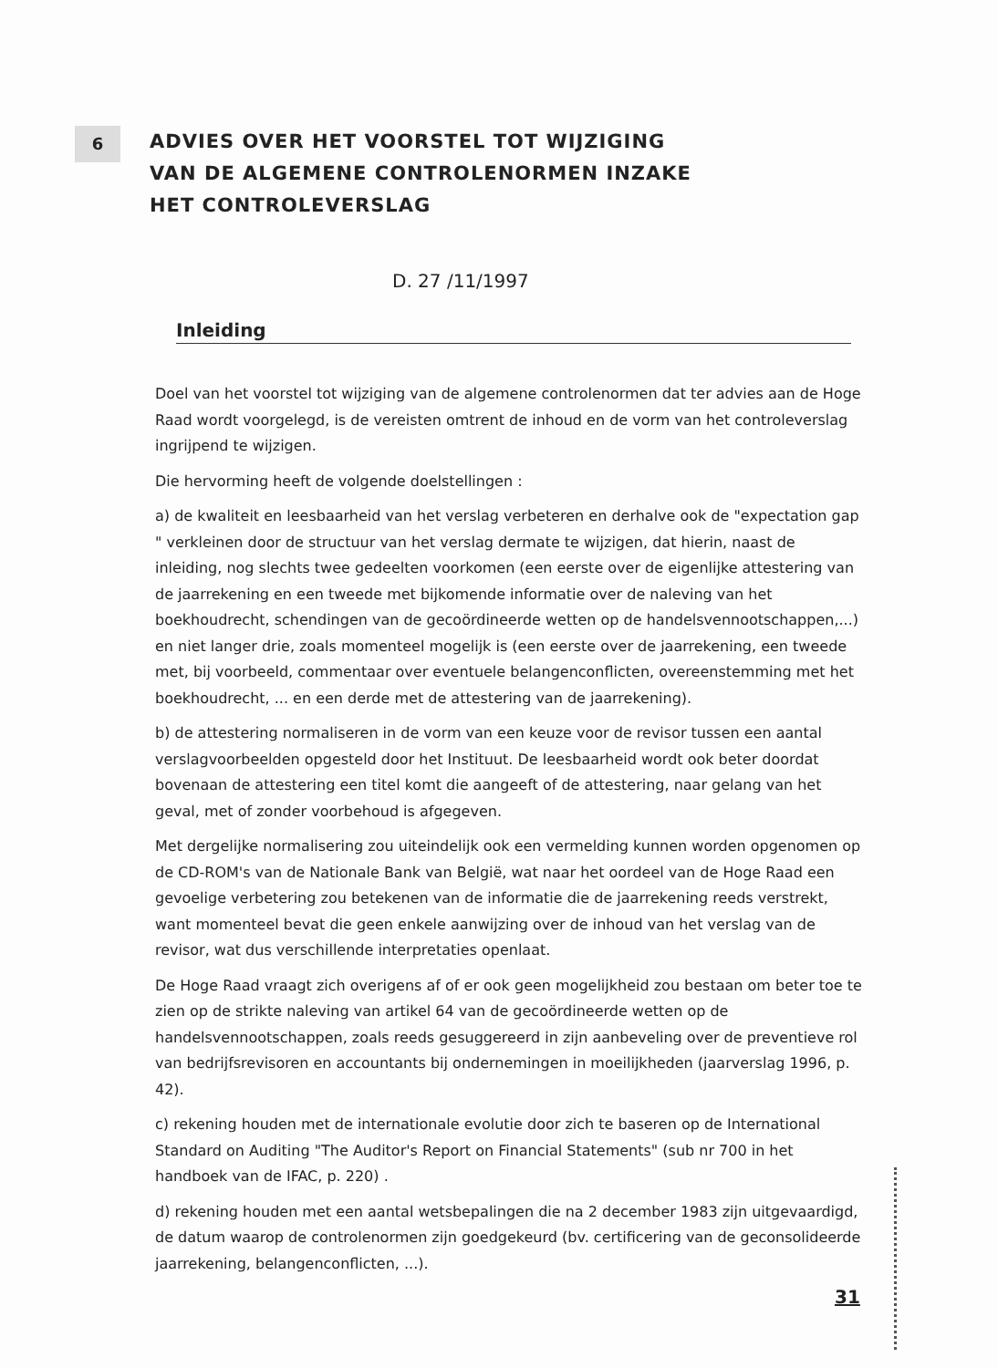6
ADVIES OVER HET VOORSTEL TOT WIJZIGING
VAN DE ALGEMENE CONTROLENORMEN INZAKE
HET CONTROLEVERSLAG
D. 27 /11/1997
Inleiding
Doel van het voorstel tot wijziging van de algemene controlenormen dat ter advies aan de Hoge Raad wordt voorgelegd, is de vereisten omtrent de inhoud en de vorm van het controleverslag ingrijpend te wijzigen.
Die hervorming heeft de volgende doelstellingen :
a) de kwaliteit en leesbaarheid van het verslag verbeteren en derhalve ook de "expectation gap " verkleinen door de structuur van het verslag dermate te wijzigen, dat hierin, naast de inleiding, nog slechts twee gedeelten voorkomen (een eerste over de eigenlijke attestering van de jaarrekening en een tweede met bijkomende informatie over de naleving van het boekhoudrecht, schendingen van de gecoördineerde wetten op de handelsvennootschappen,...) en niet langer drie, zoals momenteel mogelijk is (een eerste over de jaarrekening, een tweede met, bij voorbeeld, commentaar over eventuele belangenconflicten, overeenstemming met het boekhoudrecht, ... en een derde met de attestering van de jaarrekening).
b) de attestering normaliseren in de vorm van een keuze voor de revisor tussen een aantal verslagvoorbeelden opgesteld door het Instituut. De leesbaarheid wordt ook beter doordat bovenaan de attestering een titel komt die aangeeft of de attestering, naar gelang van het geval, met of zonder voorbehoud is afgegeven.
Met dergelijke normalisering zou uiteindelijk ook een vermelding kunnen worden opgenomen op de CD-ROM's van de Nationale Bank van België, wat naar het oordeel van de Hoge Raad een gevoelige verbetering zou betekenen van de informatie die de jaarrekening reeds verstrekt, want momenteel bevat die geen enkele aanwijzing over de inhoud van het verslag van de revisor, wat dus verschillende interpretaties openlaat.
De Hoge Raad vraagt zich overigens af of er ook geen mogelijkheid zou bestaan om beter toe te zien op de strikte naleving van artikel 64 van de gecoördineerde wetten op de handelsvennootschappen, zoals reeds gesuggereerd in zijn aanbeveling over de preventieve rol van bedrijfsrevisoren en accountants bij ondernemingen in moeilijkheden (jaarverslag 1996, p. 42).
c) rekening houden met de internationale evolutie door zich te baseren op de International Standard on Auditing "The Auditor's Report on Financial Statements" (sub nr 700 in het handboek van de IFAC, p. 220) .
d) rekening houden met een aantal wetsbepalingen die na 2 december 1983 zijn uitgevaardigd, de datum waarop de controlenormen zijn goedgekeurd (bv. certificering van de geconsolideerde jaarrekening, belangenconflicten, ...).
31